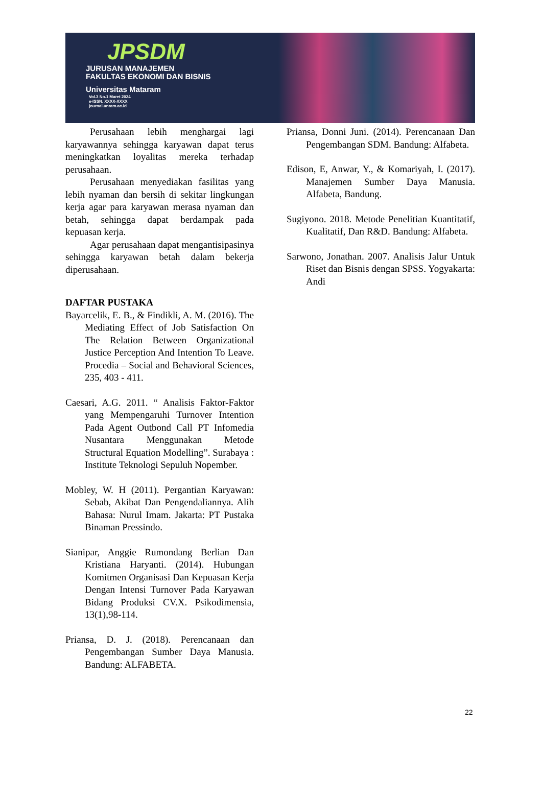JPSDM
JURUSAN MANAJEMEN
FAKULTAS EKONOMI DAN BISNIS
Universitas Mataram
Vol.3 No.1 Maret 2024
e-ISSN. XXXX-XXXX
journal.unram.ac.id
Perusahaan lebih menghargai lagi karyawannya sehingga karyawan dapat terus meningkatkan loyalitas mereka terhadap perusahaan.
Perusahaan menyediakan fasilitas yang lebih nyaman dan bersih di sekitar lingkungan kerja agar para karyawan merasa nyaman dan betah, sehingga dapat berdampak pada kepuasan kerja.
Agar perusahaan dapat mengantisipasinya sehingga karyawan betah dalam bekerja diperusahaan.
DAFTAR PUSTAKA
Bayarcelik, E. B., & Findikli, A. M. (2016). The Mediating Effect of Job Satisfaction On The Relation Between Organizational Justice Perception And Intention To Leave. Procedia – Social and Behavioral Sciences, 235, 403 - 411.
Caesari, A.G. 2011. “ Analisis Faktor-Faktor yang Mempengaruhi Turnover Intention Pada Agent Outbond Call PT Infomedia Nusantara Menggunakan Metode Structural Equation Modelling”. Surabaya : Institute Teknologi Sepuluh Nopember.
Mobley, W. H (2011). Pergantian Karyawan: Sebab, Akibat Dan Pengendaliannya. Alih Bahasa: Nurul Imam. Jakarta: PT Pustaka Binaman Pressindo.
Sianipar, Anggie Rumondang Berlian Dan Kristiana Haryanti. (2014). Hubungan Komitmen Organisasi Dan Kepuasan Kerja Dengan Intensi Turnover Pada Karyawan Bidang Produksi CV.X. Psikodimensia, 13(1),98-114.
Priansa, D. J. (2018). Perencanaan dan Pengembangan Sumber Daya Manusia. Bandung: ALFABETA.
Priansa, Donni Juni. (2014). Perencanaan Dan Pengembangan SDM. Bandung: Alfabeta.
Edison, E, Anwar, Y., & Komariyah, I. (2017). Manajemen Sumber Daya Manusia. Alfabeta, Bandung.
Sugiyono. 2018. Metode Penelitian Kuantitatif, Kualitatif, Dan R&D. Bandung: Alfabeta.
Sarwono, Jonathan. 2007. Analisis Jalur Untuk Riset dan Bisnis dengan SPSS. Yogyakarta: Andi
22